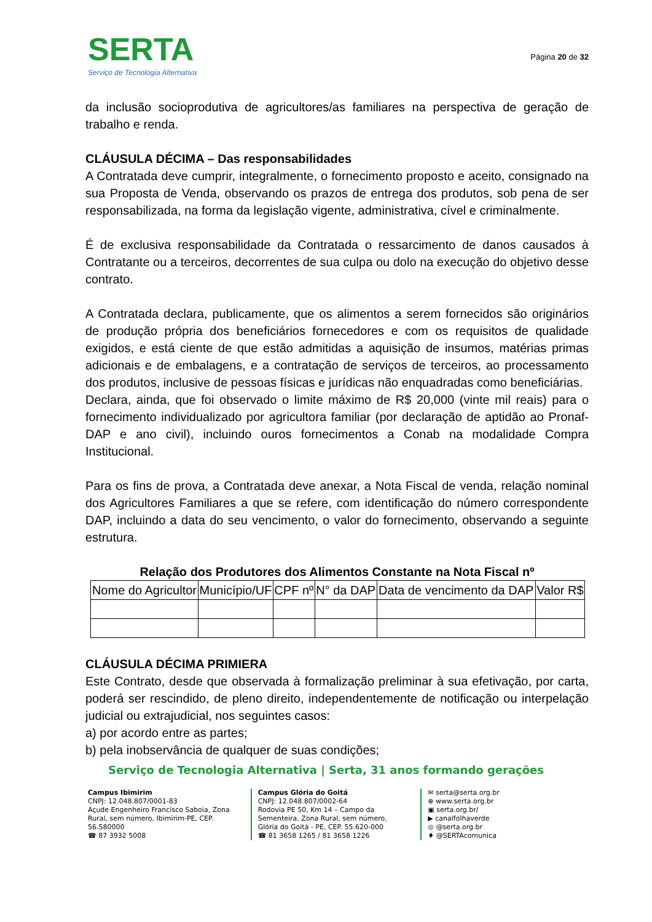SERTA
Serviço de Tecnologia Alternativa
Página 20 de 32
da inclusão socioprodutiva de agricultores/as familiares na perspectiva de geração de trabalho e renda.
CLÁUSULA DÉCIMA – Das responsabilidades
A Contratada deve cumprir, integralmente, o fornecimento proposto e aceito, consignado na sua Proposta de Venda, observando os prazos de entrega dos produtos, sob pena de ser responsabilizada, na forma da legislação vigente, administrativa, cível e criminalmente.
É de exclusiva responsabilidade da Contratada o ressarcimento de danos causados à Contratante ou a terceiros, decorrentes de sua culpa ou dolo na execução do objetivo desse contrato.
A Contratada declara, publicamente, que os alimentos a serem fornecidos são originários de produção própria dos beneficiários fornecedores e com os requisitos de qualidade exigidos, e está ciente de que estão admitidas a aquisição de insumos, matérias primas adicionais e de embalagens, e a contratação de serviços de terceiros, ao processamento dos produtos, inclusive de pessoas físicas e jurídicas não enquadradas como beneficiárias.
Declara, ainda, que foi observado o limite máximo de R$ 20,000 (vinte mil reais) para o fornecimento individualizado por agricultora familiar (por declaração de aptidão ao Pronaf- DAP e ano civil), incluindo ouros fornecimentos a Conab na modalidade Compra Institucional.
Para os fins de prova, a Contratada deve anexar, a Nota Fiscal de venda, relação nominal dos Agricultores Familiares a que se refere, com identificação do número correspondente DAP, incluindo a data do seu vencimento, o valor do fornecimento, observando a seguinte estrutura.
Relação dos Produtores dos Alimentos Constante na Nota Fiscal nº
| Nome do Agricultor | Município/UF | CPF nº | N° da DAP | Data de vencimento da DAP | Valor R$ |
| --- | --- | --- | --- | --- | --- |
CLÁUSULA DÉCIMA PRIMIERA
Este Contrato, desde que observada à formalização preliminar à sua efetivação, por carta, poderá ser rescindido, de pleno direito, independentemente de notificação ou interpelação judicial ou extrajudicial, nos seguintes casos:
a) por acordo entre as partes;
b) pela inobservância de qualquer de suas condições;
Serviço de Tecnologia Alternativa | Serta, 31 anos formando gerações
Campus Ibimirim
CNPJ: 12.048.807/0001-83
Açude Engenheiro Francisco Saboia, Zona Rural, sem número, Ibimirim-PE, CEP. 56.580000
☎ 87 3932 5008
Campus Glória do Goitá
CNPJ: 12.048.807/0002-64
Rodovia PE 50, Km 14 – Campo da Sementeira, Zona Rural, sem número, Glória do Goitá - PE, CEP. 55.620-000
☎ 81 3658 1265 / 81 3658 1226
✉ serta@serta.org.br
⊕ www.serta.org.br
▣ serta.org.br/
▶ canalfolhaverde
◎ @serta.org.br
♦ @SERTAcomunica